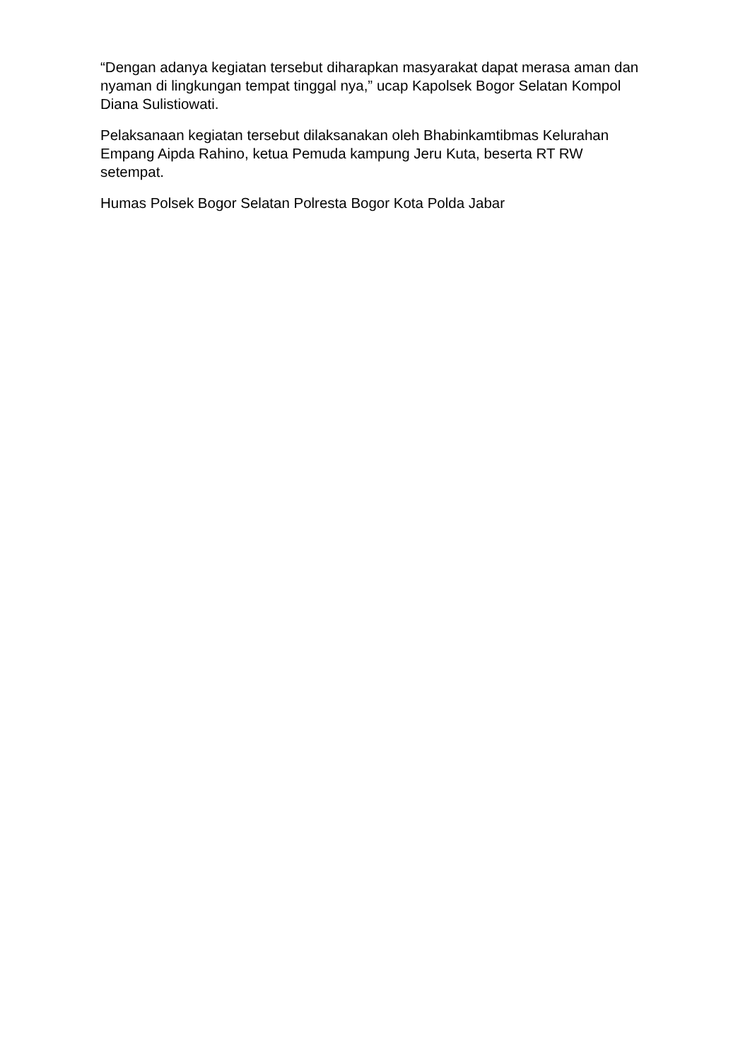“Dengan adanya kegiatan tersebut diharapkan masyarakat dapat merasa aman dan nyaman di lingkungan tempat tinggal nya,” ucap Kapolsek Bogor Selatan Kompol Diana Sulistiowati.
Pelaksanaan kegiatan tersebut dilaksanakan oleh Bhabinkamtibmas Kelurahan Empang Aipda Rahino, ketua Pemuda kampung Jeru Kuta, beserta RT RW setempat.
Humas Polsek Bogor Selatan Polresta Bogor Kota Polda Jabar